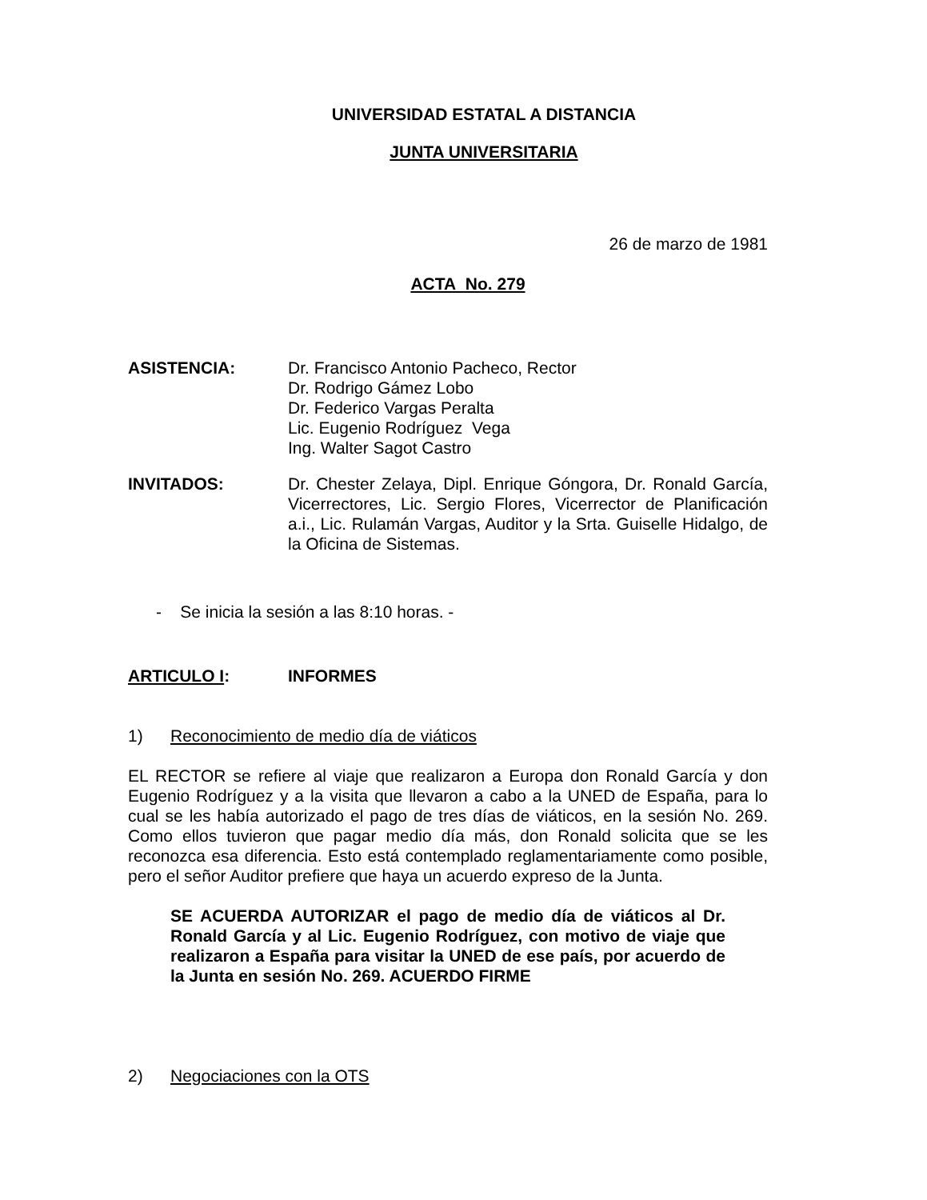UNIVERSIDAD ESTATAL A DISTANCIA
JUNTA UNIVERSITARIA
26 de marzo de 1981
ACTA No. 279
ASISTENCIA: Dr. Francisco Antonio Pacheco, Rector
Dr. Rodrigo Gámez Lobo
Dr. Federico Vargas Peralta
Lic. Eugenio Rodríguez Vega
Ing. Walter Sagot Castro
INVITADOS: Dr. Chester Zelaya, Dipl. Enrique Góngora, Dr. Ronald García, Vicerrectores, Lic. Sergio Flores, Vicerrector de Planificación a.i., Lic. Rulamán Vargas, Auditor y la Srta. Guiselle Hidalgo, de la Oficina de Sistemas.
- Se inicia la sesión a las 8:10 horas. -
ARTICULO I: INFORMES
1) Reconocimiento de medio día de viáticos
EL RECTOR se refiere al viaje que realizaron a Europa don Ronald García y don Eugenio Rodríguez y a la visita que llevaron a cabo a la UNED de España, para lo cual se les había autorizado el pago de tres días de viáticos, en la sesión No. 269. Como ellos tuvieron que pagar medio día más, don Ronald solicita que se les reconozca esa diferencia. Esto está contemplado reglamentariamente como posible, pero el señor Auditor prefiere que haya un acuerdo expreso de la Junta.
SE ACUERDA AUTORIZAR el pago de medio día de viáticos al Dr. Ronald García y al Lic. Eugenio Rodríguez, con motivo de viaje que realizaron a España para visitar la UNED de ese país, por acuerdo de la Junta en sesión No. 269. ACUERDO FIRME
2) Negociaciones con la OTS